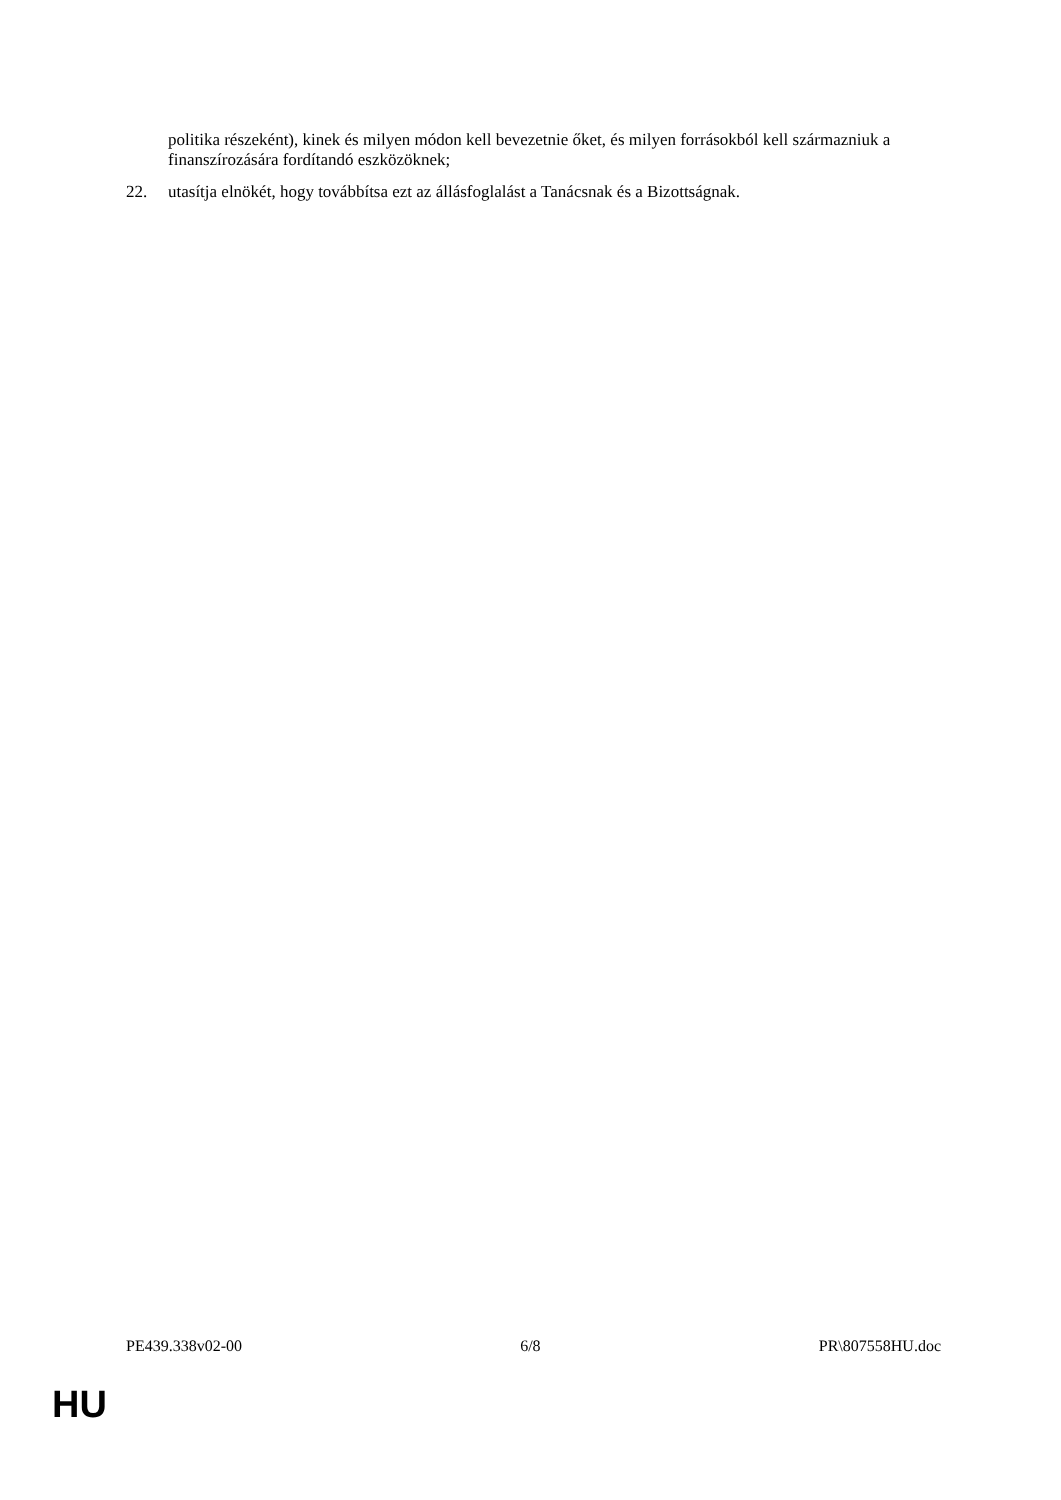politika részeként), kinek és milyen módon kell bevezetnie őket, és milyen forrásokból kell származniuk a finanszírozására fordítandó eszközöknek;
22. utasítja elnökét, hogy továbbítsa ezt az állásfoglalást a Tanácsnak és a Bizottságnak.
PE439.338v02-00 6/8 PR\807558HU.doc
HU